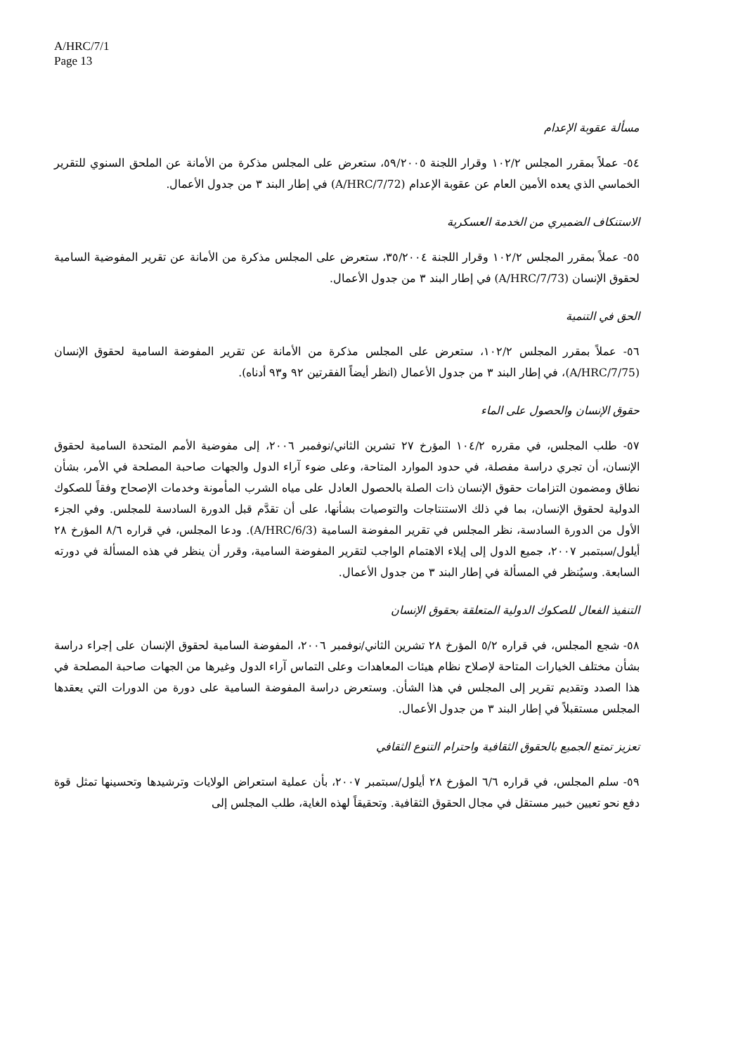A/HRC/7/1
Page 13
مسألة عقوبة الإعدام
٥٤- عملاً بمقرر المجلس ١٠٢/٢ وقرار اللجنة ٥٩/٢٠٠٥، ستعرض على المجلس مذكرة من الأمانة عن الملحق السنوي للتقرير الخماسي الذي يعده الأمين العام عن عقوبة الإعدام (A/HRC/7/72) في إطار البند ٣ من جدول الأعمال.
الاستنكاف الضميري من الخدمة العسكرية
٥٥- عملاً بمقرر المجلس ١٠٢/٢ وقرار اللجنة ٣٥/٢٠٠٤، ستعرض على المجلس مذكرة من الأمانة عن تقرير المفوضية السامية لحقوق الإنسان (A/HRC/7/73) في إطار البند ٣ من جدول الأعمال.
الحق في التنمية
٥٦- عملاً بمقرر المجلس ١٠٢/٢، ستعرض على المجلس مذكرة من الأمانة عن تقرير المفوضة السامية لحقوق الإنسان (A/HRC/7/75)، في إطار البند ٣ من جدول الأعمال (انظر أيضاً الفقرتين ٩٢ و٩٣ أدناه).
حقوق الإنسان والحصول على الماء
٥٧- طلب المجلس، في مقرره ١٠٤/٢ المؤرخ ٢٧ تشرين الثاني/نوفمبر ٢٠٠٦، إلى مفوضية الأمم المتحدة السامية لحقوق الإنسان، أن تجري دراسة مفصلة، في حدود الموارد المتاحة، وعلى ضوء آراء الدول والجهات صاحبة المصلحة في الأمر، بشأن نطاق ومضمون التزامات حقوق الإنسان ذات الصلة بالحصول العادل على مياه الشرب المأمونة وخدمات الإصحاح وفقاً للصكوك الدولية لحقوق الإنسان، بما في ذلك الاستنتاجات والتوصيات بشأنها، على أن تقدَّم قبل الدورة السادسة للمجلس. وفي الجزء الأول من الدورة السادسة، نظر المجلس في تقرير المفوضة السامية (A/HRC/6/3). ودعا المجلس، في قراره ٨/٦ المؤرخ ٢٨ أيلول/سبتمبر ٢٠٠٧، جميع الدول إلى إيلاء الاهتمام الواجب لتقرير المفوضة السامية، وقرر أن ينظر في هذه المسألة في دورته السابعة. وسيُنظر في المسألة في إطار البند ٣ من جدول الأعمال.
التنفيذ الفعال للصكوك الدولية المتعلقة بحقوق الإنسان
٥٨- شجع المجلس، في قراره ٥/٢ المؤرخ ٢٨ تشرين الثاني/نوفمبر ٢٠٠٦، المفوضة السامية لحقوق الإنسان على إجراء دراسة بشأن مختلف الخيارات المتاحة لإصلاح نظام هيئات المعاهدات وعلى التماس آراء الدول وغيرها من الجهات صاحبة المصلحة في هذا الصدد وتقديم تقرير إلى المجلس في هذا الشأن. وستعرض دراسة المفوضة السامية على دورة من الدورات التي يعقدها المجلس مستقبلاً في إطار البند ٣ من جدول الأعمال.
تعزيز تمتع الجميع بالحقوق الثقافية واحترام التنوع الثقافي
٥٩- سلم المجلس، في قراره ٦/٦ المؤرخ ٢٨ أيلول/سبتمبر ٢٠٠٧، بأن عملية استعراض الولايات وترشيدها وتحسينها تمثل قوة دفع نحو تعيين خبير مستقل في مجال الحقوق الثقافية. وتحقيقاً لهذه الغاية، طلب المجلس إلى